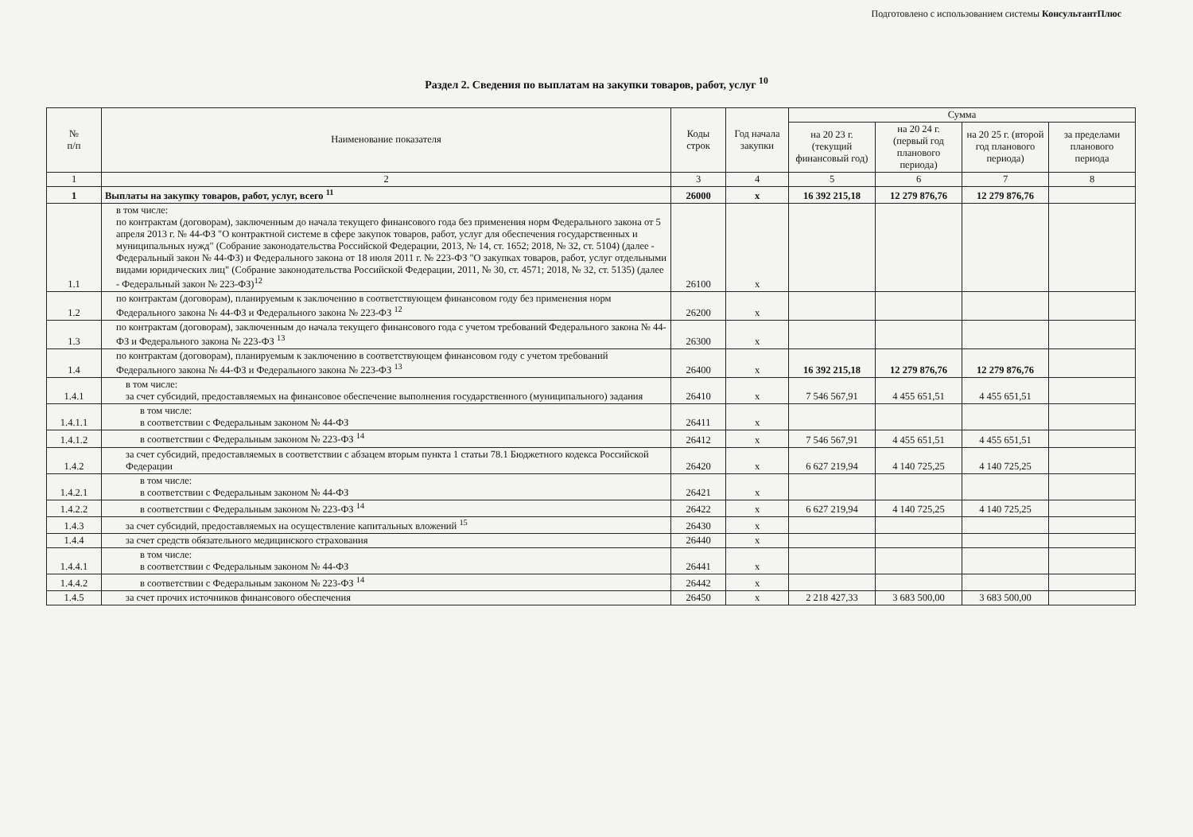Подготовлено с использованием системы КонсультантПлюс
Раздел 2. Сведения по выплатам на закупки товаров, работ, услуг <sup>10</sup>
| № п/п | Наименование показателя | Коды строк | Год начала закупки | Сумма | | | |
| --- | --- | --- | --- | --- | --- | --- | --- |
| | | | | на 20 23 г. (текущий финансовый год) | на 20 24 г. (первый год планового периода) | на 20 25 г. (второй год планового периода) | за пределами планового периода |
| 1 | 2 | 3 | 4 | 5 | 6 | 7 | 8 |
| 1 | Выплаты на закупку товаров, работ, услуг, всего <sup>11</sup> | 26000 | х | 16 392 215,18 | 12 279 876,76 | 12 279 876,76 | |
| 1.1 | в том числе: по контрактам (договорам), заключенным до начала текущего финансового года без применения норм Федерального закона от 5 апреля 2013 г. № 44-ФЗ "О контрактной системе в сфере закупок товаров, работ, услуг для обеспечения государственных и муниципальных нужд" (Собрание законодательства Российской Федерации, 2013, № 14, ст. 1652; 2018, № 32, ст. 5104) (далее - Федеральный закон № 44-ФЗ) и Федерального закона от 18 июля 2011 г. № 223-ФЗ "О закупках товаров, работ, услуг отдельными видами юридических лиц" (Собрание законодательства Российской Федерации, 2011, № 30, ст. 4571; 2018, № 32, ст. 5135) (далее - Федеральный закон № 223-ФЗ)<sup>12</sup> | 26100 | х | | | | |
| 1.2 | по контрактам (договорам), планируемым к заключению в соответствующем финансовом году без применения норм Федерального закона № 44-ФЗ и Федерального закона № 223-ФЗ <sup>12</sup> | 26200 | х | | | | |
| 1.3 | по контрактам (договорам), заключенным до начала текущего финансового года с учетом требований Федерального закона № 44-ФЗ и Федерального закона № 223-ФЗ <sup>13</sup> | 26300 | х | | | | |
| 1.4 | по контрактам (договорам), планируемым к заключению в соответствующем финансовом году с учетом требований Федерального закона № 44-ФЗ и Федерального закона № 223-ФЗ <sup>13</sup> | 26400 | х | 16 392 215,18 | 12 279 876,76 | 12 279 876,76 | |
| 1.4.1 | в том числе: за счет субсидий, предоставляемых на финансовое обеспечение выполнения государственного (муниципального) задания | 26410 | х | 7 546 567,91 | 4 455 651,51 | 4 455 651,51 | |
| 1.4.1.1 | в том числе: в соответствии с Федеральным законом № 44-ФЗ | 26411 | х | | | | |
| 1.4.1.2 | в соответствии с Федеральным законом № 223-ФЗ <sup>14</sup> | 26412 | х | 7 546 567,91 | 4 455 651,51 | 4 455 651,51 | |
| 1.4.2 | за счет субсидий, предоставляемых в соответствии с абзацем вторым пункта 1 статьи 78.1 Бюджетного кодекса Российской Федерации | 26420 | х | 6 627 219,94 | 4 140 725,25 | 4 140 725,25 | |
| 1.4.2.1 | в том числе: в соответствии с Федеральным законом № 44-ФЗ | 26421 | х | | | | |
| 1.4.2.2 | в соответствии с Федеральным законом № 223-ФЗ <sup>14</sup> | 26422 | х | 6 627 219,94 | 4 140 725,25 | 4 140 725,25 | |
| 1.4.3 | за счет субсидий, предоставляемых на осуществление капитальных вложений <sup>15</sup> | 26430 | х | | | | |
| 1.4.4 | за счет средств обязательного медицинского страхования | 26440 | х | | | | |
| 1.4.4.1 | в том числе: в соответствии с Федеральным законом № 44-ФЗ | 26441 | х | | | | |
| 1.4.4.2 | в соответствии с Федеральным законом № 223-ФЗ <sup>14</sup> | 26442 | х | | | | |
| 1.4.5 | за счет прочих источников финансового обеспечения | 26450 | х | 2 218 427,33 | 3 683 500,00 | 3 683 500,00 | |